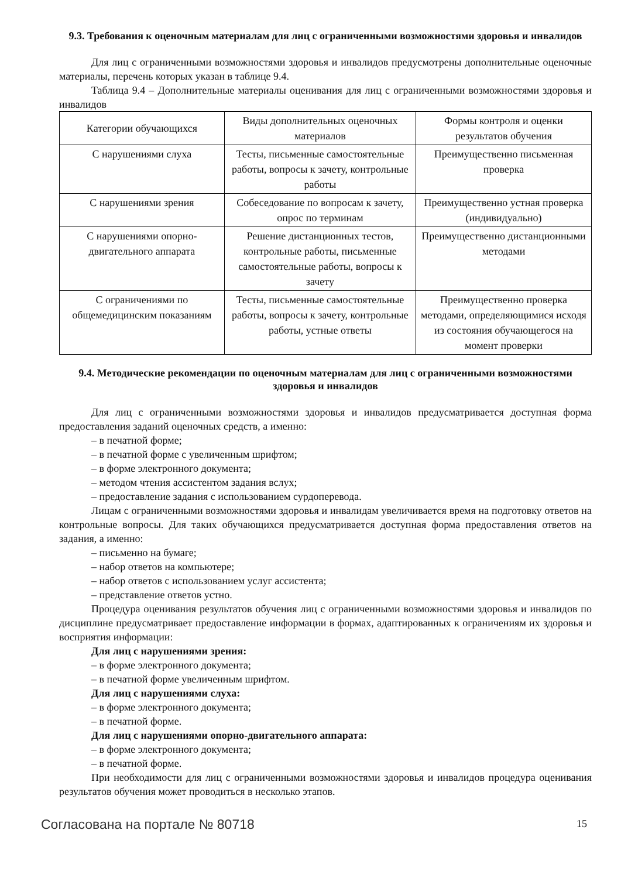9.3. Требования к оценочным материалам для лиц с ограниченными возможностями здоровья и инвалидов
Для лиц с ограниченными возможностями здоровья и инвалидов предусмотрены дополнительные оценочные материалы, перечень которых указан в таблице 9.4.
Таблица 9.4 – Дополнительные материалы оценивания для лиц с ограниченными возможностями здоровья и инвалидов
| Категории обучающихся | Виды дополнительных оценочных материалов | Формы контроля и оценки результатов обучения |
| С нарушениями слуха | Тесты, письменные самостоятельные работы, вопросы к зачету, контрольные работы | Преимущественно письменная проверка |
| С нарушениями зрения | Собеседование по вопросам к зачету, опрос по терминам | Преимущественно устная проверка (индивидуально) |
| С нарушениями опорно-двигательного аппарата | Решение дистанционных тестов, контрольные работы, письменные самостоятельные работы, вопросы к зачету | Преимущественно дистанционными методами |
| С ограничениями по общемедицинским показаниям | Тесты, письменные самостоятельные работы, вопросы к зачету, контрольные работы, устные ответы | Преимущественно проверка методами, определяющимися исходя из состояния обучающегося на момент проверки |
9.4. Методические рекомендации по оценочным материалам для лиц с ограниченными возможностями здоровья и инвалидов
Для лиц с ограниченными возможностями здоровья и инвалидов предусматривается доступная форма предоставления заданий оценочных средств, а именно:
– в печатной форме;
– в печатной форме с увеличенным шрифтом;
– в форме электронного документа;
– методом чтения ассистентом задания вслух;
– предоставление задания с использованием сурдоперевода.
Лицам с ограниченными возможностями здоровья и инвалидам увеличивается время на подготовку ответов на контрольные вопросы. Для таких обучающихся предусматривается доступная форма предоставления ответов на задания, а именно:
– письменно на бумаге;
– набор ответов на компьютере;
– набор ответов с использованием услуг ассистента;
– представление ответов устно.
Процедура оценивания результатов обучения лиц с ограниченными возможностями здоровья и инвалидов по дисциплине предусматривает предоставление информации в формах, адаптированных к ограничениям их здоровья и восприятия информации:
Для лиц с нарушениями зрения:
– в форме электронного документа;
– в печатной форме увеличенным шрифтом.
Для лиц с нарушениями слуха:
– в форме электронного документа;
– в печатной форме.
Для лиц с нарушениями опорно-двигательного аппарата:
– в форме электронного документа;
– в печатной форме.
При необходимости для лиц с ограниченными возможностями здоровья и инвалидов процедура оценивания результатов обучения может проводиться в несколько этапов.
Согласована на портале № 80718 15